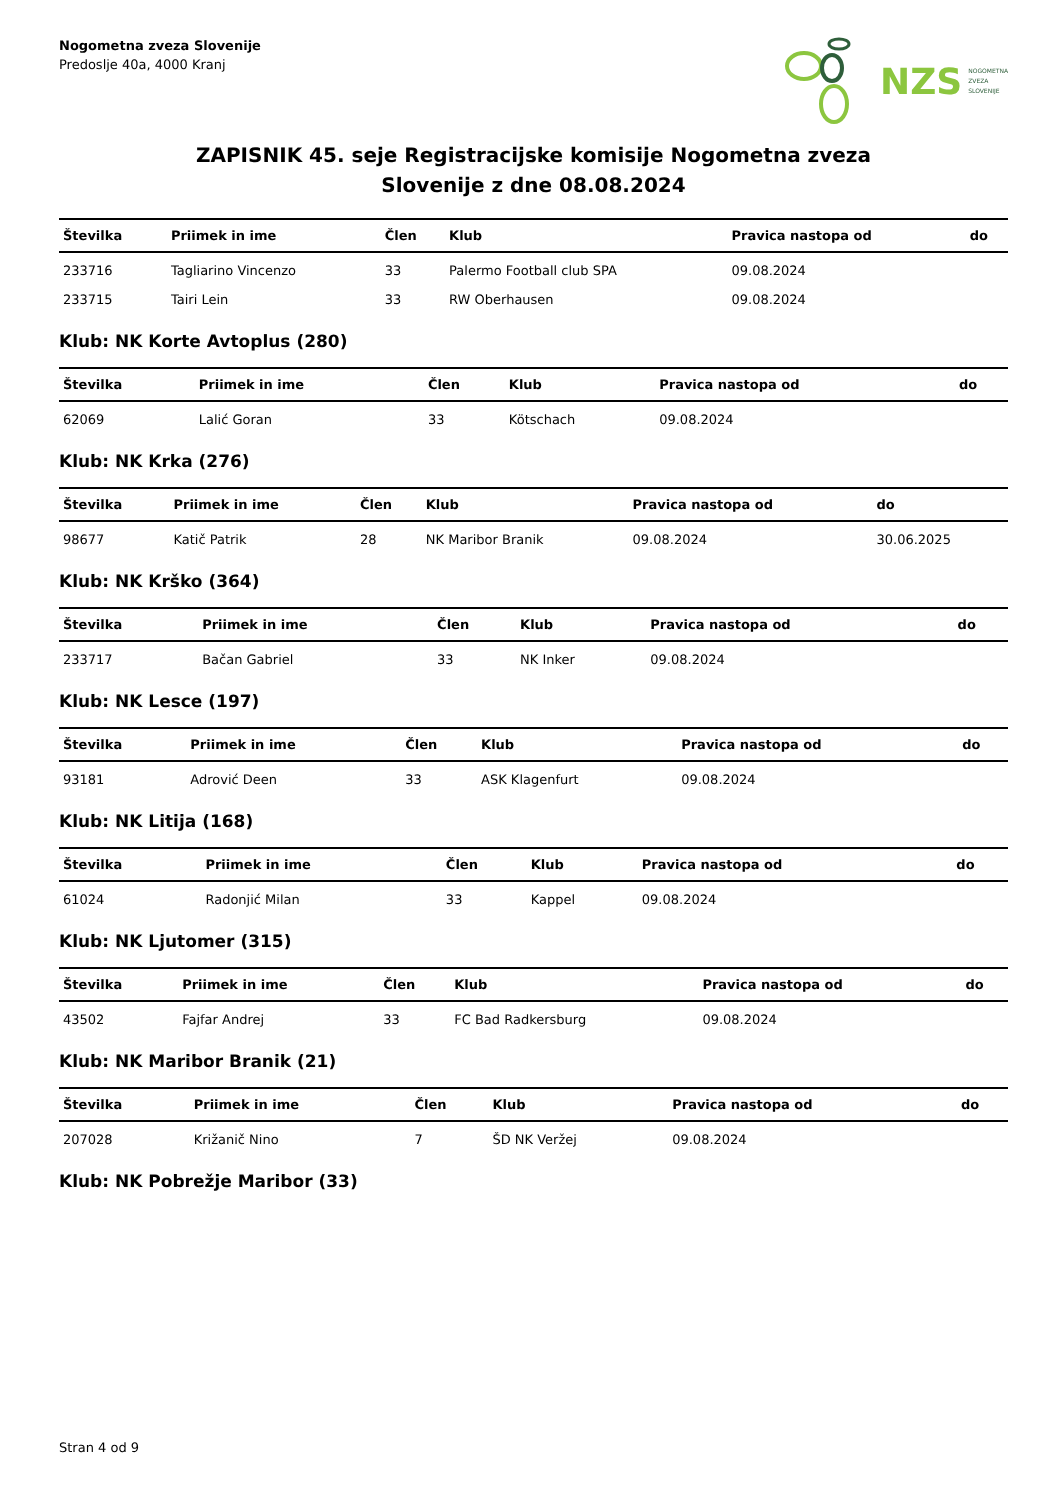Nogometna zveza Slovenije
Predoslje 40a, 4000 Kranj
NZS NOGOMETNA
ZVEZA
SLOVENIJE
ZAPISNIK 45. seje Registracijske komisije Nogometna zveza
Slovenije z dne 08.08.2024
| Številka | Priimek in ime | Člen | Klub | Pravica nastopa od | do |
| --- | --- | --- | --- | --- | --- |
| 233716 | Tagliarino Vincenzo | 33 | Palermo Football club SPA | 09.08.2024 | |
| 233715 | Tairi Lein | 33 | RW Oberhausen | 09.08.2024 | |
Klub: NK Korte Avtoplus (280)
| Številka | Priimek in ime | Člen | Klub | Pravica nastopa od | do |
| --- | --- | --- | --- | --- | --- |
| 62069 | Lalić Goran | 33 | Kötschach | 09.08.2024 | |
Klub: NK Krka (276)
| Številka | Priimek in ime | Člen | Klub | Pravica nastopa od | do |
| --- | --- | --- | --- | --- | --- |
| 98677 | Katič Patrik | 28 | NK Maribor Branik | 09.08.2024 | 30.06.2025 |
Klub: NK Krško (364)
| Številka | Priimek in ime | Člen | Klub | Pravica nastopa od | do |
| --- | --- | --- | --- | --- | --- |
| 233717 | Bačan Gabriel | 33 | NK Inker | 09.08.2024 | |
Klub: NK Lesce (197)
| Številka | Priimek in ime | Člen | Klub | Pravica nastopa od | do |
| --- | --- | --- | --- | --- | --- |
| 93181 | Adrović Deen | 33 | ASK Klagenfurt | 09.08.2024 | |
Klub: NK Litija (168)
| Številka | Priimek in ime | Člen | Klub | Pravica nastopa od | do |
| --- | --- | --- | --- | --- | --- |
| 61024 | Radonjić Milan | 33 | Kappel | 09.08.2024 | |
Klub: NK Ljutomer (315)
| Številka | Priimek in ime | Člen | Klub | Pravica nastopa od | do |
| --- | --- | --- | --- | --- | --- |
| 43502 | Fajfar Andrej | 33 | FC Bad Radkersburg | 09.08.2024 | |
Klub: NK Maribor Branik (21)
| Številka | Priimek in ime | Člen | Klub | Pravica nastopa od | do |
| --- | --- | --- | --- | --- | --- |
| 207028 | Križanič Nino | 7 | ŠD NK Veržej | 09.08.2024 | |
Klub: NK Pobrežje Maribor (33)
Stran 4 od 9